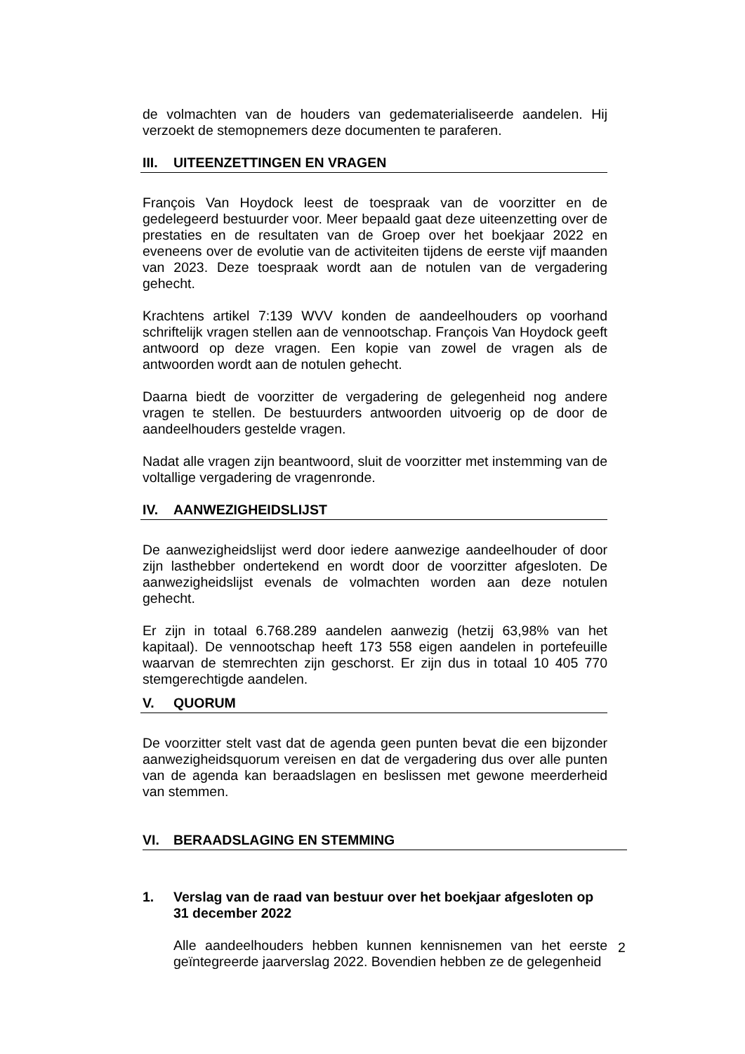de volmachten van de houders van gedematerialiseerde aandelen. Hij verzoekt de stemopnemers deze documenten te paraferen.
III. UITEENZETTINGEN EN VRAGEN
François Van Hoydock leest de toespraak van de voorzitter en de gedelegeerd bestuurder voor. Meer bepaald gaat deze uiteenzetting over de prestaties en de resultaten van de Groep over het boekjaar 2022 en eveneens over de evolutie van de activiteiten tijdens de eerste vijf maanden van 2023. Deze toespraak wordt aan de notulen van de vergadering gehecht.
Krachtens artikel 7:139 WVV konden de aandeelhouders op voorhand schriftelijk vragen stellen aan de vennootschap. François Van Hoydock geeft antwoord op deze vragen. Een kopie van zowel de vragen als de antwoorden wordt aan de notulen gehecht.
Daarna biedt de voorzitter de vergadering de gelegenheid nog andere vragen te stellen. De bestuurders antwoorden uitvoerig op de door de aandeelhouders gestelde vragen.
Nadat alle vragen zijn beantwoord, sluit de voorzitter met instemming van de voltallige vergadering de vragenronde.
IV. AANWEZIGHEIDSLIJST
De aanwezigheidslijst werd door iedere aanwezige aandeelhouder of door zijn lasthebber ondertekend en wordt door de voorzitter afgesloten. De aanwezigheidslijst evenals de volmachten worden aan deze notulen gehecht.
Er zijn in totaal 6.768.289 aandelen aanwezig (hetzij 63,98% van het kapitaal). De vennootschap heeft 173 558 eigen aandelen in portefeuille waarvan de stemrechten zijn geschorst. Er zijn dus in totaal 10 405 770 stemgerechtigde aandelen.
V. QUORUM
De voorzitter stelt vast dat de agenda geen punten bevat die een bijzonder aanwezigheidsquorum vereisen en dat de vergadering dus over alle punten van de agenda kan beraadslagen en beslissen met gewone meerderheid van stemmen.
VI. BERAADSLAGING EN STEMMING
1. Verslag van de raad van bestuur over het boekjaar afgesloten op 31 december 2022
Alle aandeelhouders hebben kunnen kennisnemen van het eerste geïntegreerde jaarverslag 2022. Bovendien hebben ze de gelegenheid
2